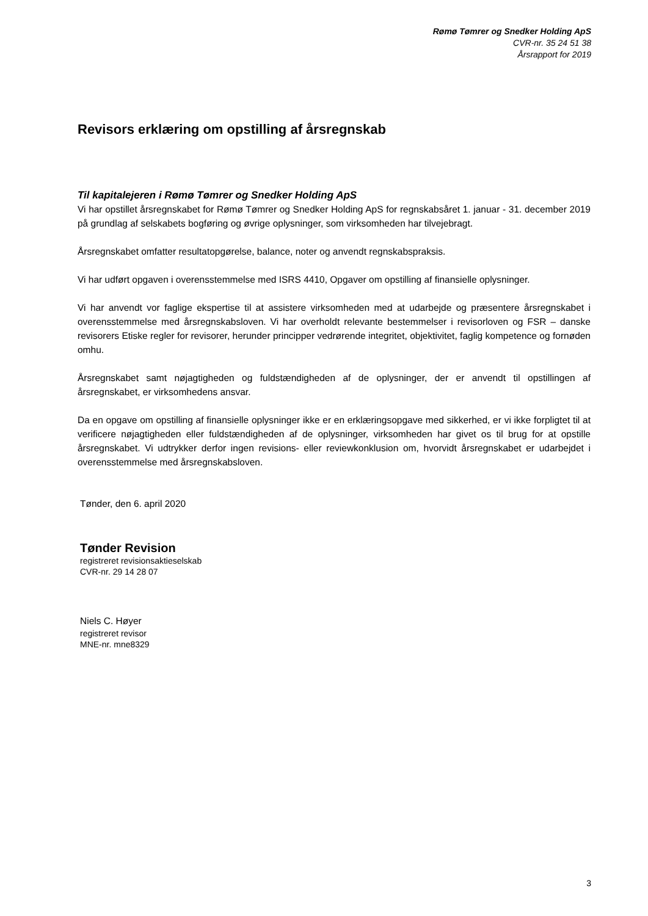Rømø Tømrer og Snedker Holding ApS
CVR-nr. 35 24 51 38
Årsrapport for 2019
Revisors erklæring om opstilling af årsregnskab
Til kapitalejeren i Rømø Tømrer og Snedker Holding ApS
Vi har opstillet årsregnskabet for Rømø Tømrer og Snedker Holding ApS for regnskabsåret 1. januar - 31. december 2019 på grundlag af selskabets bogføring og øvrige oplysninger, som virksomheden har tilvejebragt.
Årsregnskabet omfatter resultatopgørelse, balance, noter og anvendt regnskabspraksis.
Vi har udført opgaven i overensstemmelse med ISRS 4410, Opgaver om opstilling af finansielle oplysninger.
Vi har anvendt vor faglige ekspertise til at assistere virksomheden med at udarbejde og præsentere årsregnskabet i overensstemmelse med årsregnskabsloven. Vi har overholdt relevante bestemmelser i revisorloven og FSR – danske revisorers Etiske regler for revisorer, herunder principper vedrørende integritet, objektivitet, faglig kompetence og fornøden omhu.
Årsregnskabet samt nøjagtigheden og fuldstændigheden af de oplysninger, der er anvendt til opstillingen af årsregnskabet, er virksomhedens ansvar.
Da en opgave om opstilling af finansielle oplysninger ikke er en erklæringsopgave med sikkerhed, er vi ikke forpligtet til at verificere nøjagtigheden eller fuldstændigheden af de oplysninger, virksomheden har givet os til brug for at opstille årsregnskabet. Vi udtrykker derfor ingen revisions- eller reviewkonklusion om, hvorvidt årsregnskabet er udarbejdet i overensstemmelse med årsregnskabsloven.
Tønder, den 6. april 2020
Tønder Revision
registreret revisionsaktieselskab
CVR-nr. 29 14 28 07
Niels C. Høyer
registreret revisor
MNE-nr. mne8329
3